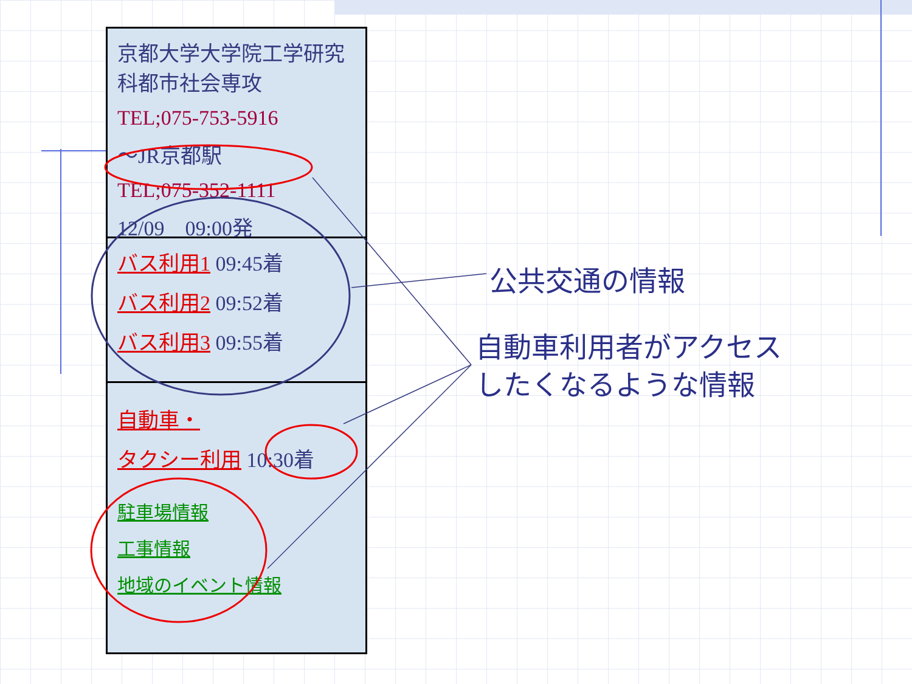京都大学大学院工学研究科都市社会専攻
TEL;075-753-5916
～JR京都駅
TEL;075-352-1111
12/09　09:00発
バス利用1 09:45着
バス利用2 09:52着
バス利用3 09:55着
自動車・
タクシー利用 10:30着
駐車場情報
工事情報
地域のイベント情報
公共交通の情報
自動車利用者がアクセス
したくなるような情報